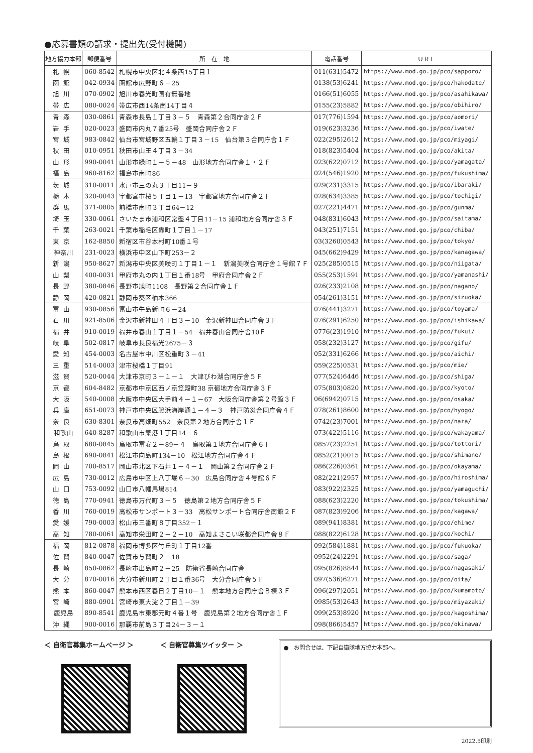●応募書類の請求・提出先(受付機関)
| 地方協力本部 | 郵便番号 | 所 在 地 | 電話番号 | ＵＲＬ |
| --- | --- | --- | --- | --- |
| 札幌 | 060-8542 | 札幌市中央区北４条西15丁目１ | 011(631)5472 | https://www.mod.go.jp/pco/sapporo/ |
| 函館 | 042-0934 | 函館市広野町６－25 | 0138(53)6241 | https://www.mod.go.jp/pco/hakodate/ |
| 旭川 | 070-0902 | 旭川市春光町国有無番地 | 0166(51)6055 | https://www.mod.go.jp/pco/asahikawa/ |
| 帯広 | 080-0024 | 帯広市西14条南14丁目４ | 0155(23)5882 | https://www.mod.go.jp/pco/obihiro/ |
| 青森 | 030-0861 | 青森市長島１丁目３－５ 青森第２合同庁舎２Ｆ | 017(776)1594 | https://www.mod.go.jp/pco/aomori/ |
| 岩手 | 020-0023 | 盛岡市内丸７番25号 盛岡合同庁舎２Ｆ | 019(623)3236 | https://www.mod.go.jp/pco/iwate/ |
| 宮城 | 983-0842 | 仙台市宮城野区五輪１丁目３－15 仙台第３合同庁舎１Ｆ | 022(295)2612 | https://www.mod.go.jp/pco/miyagi/ |
| 秋田 | 010-0951 | 秋田市山王４丁目３－34 | 018(823)5404 | https://www.mod.go.jp/pco/akita/ |
| 山形 | 990-0041 | 山形市緑町１－５－48 山形地方合同庁舎１・２Ｆ | 023(622)0712 | https://www.mod.go.jp/pco/yamagata/ |
| 福島 | 960-8162 | 福島市南町86 | 024(546)1920 | https://www.mod.go.jp/pco/fukushima/ |
| 茨城 | 310-0011 | 水戸市三の丸３丁目11－９ | 029(231)3315 | https://www.mod.go.jp/pco/ibaraki/ |
| 栃木 | 320-0043 | 宇都宮市桜５丁目１－13 宇都宮地方合同庁舎２Ｆ | 028(634)3385 | https://www.mod.go.jp/pco/tochigi/ |
| 群馬 | 371-0805 | 前橋市南町３丁目64－12 | 027(221)4471 | https://www.mod.go.jp/pco/gunma/ |
| 埼玉 | 330-0061 | さいたま市浦和区常盤４丁目11－15 浦和地方合同庁舎３Ｆ | 048(831)6043 | https://www.mod.go.jp/pco/saitama/ |
| 千葉 | 263-0021 | 千葉市稲毛区轟町１丁目１－17 | 043(251)7151 | https://www.mod.go.jp/pco/chiba/ |
| 東京 | 162-8850 | 新宿区市谷本村町10番１号 | 03(3260)0543 | https://www.mod.go.jp/pco/tokyo/ |
| 神奈川 | 231-0023 | 横浜市中区山下町253－２ | 045(662)9429 | https://www.mod.go.jp/pco/kanagawa/ |
| 新潟 | 950-8627 | 新潟市中央区美咲町１丁目１－１ 新潟美咲合同庁舎１号館７Ｆ | 025(285)0515 | https://www.mod.go.jp/pco/niigata/ |
| 山梨 | 400-0031 | 甲府市丸の内１丁目１番18号 甲府合同庁舎２Ｆ | 055(253)1591 | https://www.mod.go.jp/pco/yamanashi/ |
| 長野 | 380-0846 | 長野市旭町1108 長野第２合同庁舎１Ｆ | 026(233)2108 | https://www.mod.go.jp/pco/nagano/ |
| 静岡 | 420-0821 | 静岡市葵区柚木366 | 054(261)3151 | https://www.mod.go.jp/pco/sizuoka/ |
| 富山 | 930-0856 | 富山市牛島新町６－24 | 076(441)3271 | https://www.mod.go.jp/pco/toyama/ |
| 石川 | 921-8506 | 金沢市新神田４丁目３－10 金沢新神田合同庁舎３Ｆ | 076(291)6250 | https://www.mod.go.jp/pco/ishikawa/ |
| 福井 | 910-0019 | 福井市春山１丁目１－54 福井春山合同庁舎10Ｆ | 0776(23)1910 | https://www.mod.go.jp/pco/fukui/ |
| 岐阜 | 502-0817 | 岐阜市長良福光2675－３ | 058(232)3127 | https://www.mod.go.jp/pco/gifu/ |
| 愛知 | 454-0003 | 名古屋市中川区松重町３－41 | 052(331)6266 | https://www.mod.go.jp/pco/aichi/ |
| 三重 | 514-0003 | 津市桜橋１丁目91 | 059(225)0531 | https://www.mod.go.jp/pco/mie/ |
| 滋賀 | 520-0044 | 大津市京町３－１－１ 大津びわ湖合同庁舎５Ｆ | 077(524)6446 | https://www.mod.go.jp/pco/shiga/ |
| 京都 | 604-8482 | 京都市中京区西ノ京笠殿町38 京都地方合同庁舎３Ｆ | 075(803)0820 | https://www.mod.go.jp/pco/kyoto/ |
| 大阪 | 540-0008 | 大阪市中央区大手前４－１－67 大阪合同庁舎第２号館３Ｆ | 06(6942)0715 | https://www.mod.go.jp/pco/osaka/ |
| 兵庫 | 651-0073 | 神戸市中央区脇浜海岸通１－４－３ 神戸防災合同庁舎４Ｆ | 078(261)8600 | https://www.mod.go.jp/pco/hyogo/ |
| 奈良 | 630-8301 | 奈良市高畑町552 奈良第２地方合同庁舎１Ｆ | 0742(23)7001 | https://www.mod.go.jp/pco/nara/ |
| 和歌山 | 640-8287 | 和歌山市築港１丁目14－６ | 073(422)5116 | https://www.mod.go.jp/pco/wakayama/ |
| 鳥取 | 680-0845 | 鳥取市富安２－89－４ 鳥取第１地方合同庁舎６Ｆ | 0857(23)2251 | https://www.mod.go.jp/pco/tottori/ |
| 島根 | 690-0841 | 松江市向島町134－10 松江地方合同庁舎４Ｆ | 0852(21)0015 | https://www.mod.go.jp/pco/shimane/ |
| 岡山 | 700-8517 | 岡山市北区下石井１－４－１ 岡山第２合同庁舎２Ｆ | 086(226)0361 | https://www.mod.go.jp/pco/okayama/ |
| 広島 | 730-0012 | 広島市中区上八丁堀６－30 広島合同庁舎４号館６Ｆ | 082(221)2957 | https://www.mod.go.jp/pco/hiroshima/ |
| 山口 | 753-0092 | 山口市八幡馬場814 | 083(922)2325 | https://www.mod.go.jp/pco/yamaguchi/ |
| 徳島 | 770-0941 | 徳島市万代町３－５ 徳島第２地方合同庁舎５Ｆ | 088(623)2220 | https://www.mod.go.jp/pco/tokushima/ |
| 香川 | 760-0019 | 高松市サンポート３－33 高松サンポート合同庁舎南館２Ｆ | 087(823)9206 | https://www.mod.go.jp/pco/kagawa/ |
| 愛媛 | 790-0003 | 松山市三番町８丁目352－１ | 089(941)8381 | https://www.mod.go.jp/pco/ehime/ |
| 高知 | 780-0061 | 高知市栄田町２－２－10 高知よさこい咲都合同庁舎８Ｆ | 088(822)6128 | https://www.mod.go.jp/pco/kochi/ |
| 福岡 | 812-0878 | 福岡市博多区竹丘町１丁目12番 | 092(584)1881 | https://www.mod.go.jp/pco/fukuoka/ |
| 佐賀 | 840-0047 | 佐賀市与賀町２－18 | 0952(24)2291 | https://www.mod.go.jp/pco/saga/ |
| 長崎 | 850-0862 | 長崎市出島町２－25 防衛省長崎合同庁舎 | 095(826)8844 | https://www.mod.go.jp/pco/nagasaki/ |
| 大分 | 870-0016 | 大分市新川町２丁目１番36号 大分合同庁舎５Ｆ | 097(536)6271 | https://www.mod.go.jp/pco/oita/ |
| 熊本 | 860-0047 | 熊本市西区春日２丁目10－１ 熊本地方合同庁舎Ｂ棟３Ｆ | 096(297)2051 | https://www.mod.go.jp/pco/kumamoto/ |
| 宮崎 | 880-0901 | 宮崎市東大淀２丁目１－39 | 0985(53)2643 | https://www.mod.go.jp/pco/miyazaki/ |
| 鹿児島 | 890-8541 | 鹿児島市東郡元町４番１号 鹿児島第２地方合同庁舎１Ｆ | 099(253)8920 | https://www.mod.go.jp/pco/kagoshima/ |
| 沖縄 | 900-0016 | 那覇市前島３丁目24－３－１ | 098(866)5457 | https://www.mod.go.jp/pco/okinawa/ |
＜ 自衛官募集ホームページ ＞ ＜ 自衛官募集ツイッター ＞
●　お問合せは、下記自衛隊地方協力本部へ。
2022.5印刷